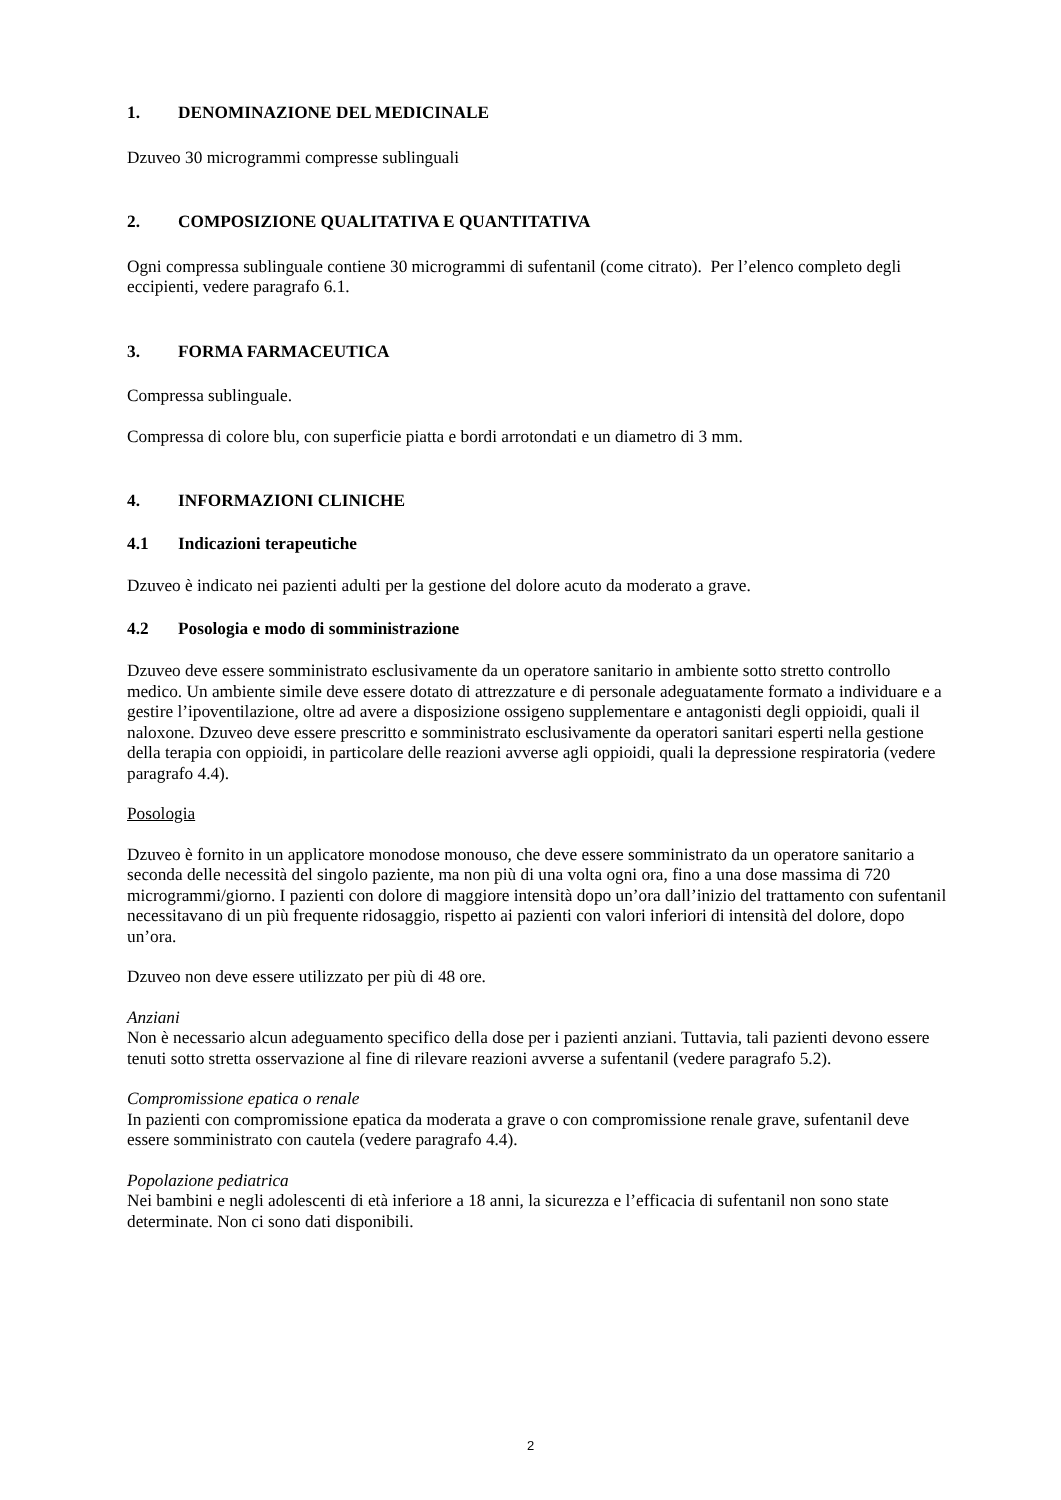1. DENOMINAZIONE DEL MEDICINALE
Dzuveo 30 microgrammi compresse sublinguali
2. COMPOSIZIONE QUALITATIVA E QUANTITATIVA
Ogni compressa sublinguale contiene 30 microgrammi di sufentanil (come citrato). Per l’elenco completo degli eccipienti, vedere paragrafo 6.1.
3. FORMA FARMACEUTICA
Compressa sublinguale.
Compressa di colore blu, con superficie piatta e bordi arrotondati e un diametro di 3 mm.
4. INFORMAZIONI CLINICHE
4.1 Indicazioni terapeutiche
Dzuveo è indicato nei pazienti adulti per la gestione del dolore acuto da moderato a grave.
4.2 Posologia e modo di somministrazione
Dzuveo deve essere somministrato esclusivamente da un operatore sanitario in ambiente sotto stretto controllo medico. Un ambiente simile deve essere dotato di attrezzature e di personale adeguatamente formato a individuare e a gestire l’ipoventilazione, oltre ad avere a disposizione ossigeno supplementare e antagonisti degli oppioidi, quali il naloxone. Dzuveo deve essere prescritto e somministrato esclusivamente da operatori sanitari esperti nella gestione della terapia con oppioidi, in particolare delle reazioni avverse agli oppioidi, quali la depressione respiratoria (vedere paragrafo 4.4).
Posologia
Dzuveo è fornito in un applicatore monodose monouso, che deve essere somministrato da un operatore sanitario a seconda delle necessità del singolo paziente, ma non più di una volta ogni ora, fino a una dose massima di 720 microgrammi/giorno. I pazienti con dolore di maggiore intensità dopo un’ora dall’inizio del trattamento con sufentanil necessitavano di un più frequente ridosaggio, rispetto ai pazienti con valori inferiori di intensità del dolore, dopo un’ora.
Dzuveo non deve essere utilizzato per più di 48 ore.
Anziani
Non è necessario alcun adeguamento specifico della dose per i pazienti anziani. Tuttavia, tali pazienti devono essere tenuti sotto stretta osservazione al fine di rilevare reazioni avverse a sufentanil (vedere paragrafo 5.2).
Compromissione epatica o renale
In pazienti con compromissione epatica da moderata a grave o con compromissione renale grave, sufentanil deve essere somministrato con cautela (vedere paragrafo 4.4).
Popolazione pediatrica
Nei bambini e negli adolescenti di età inferiore a 18 anni, la sicurezza e l’efficacia di sufentanil non sono state determinate. Non ci sono dati disponibili.
2